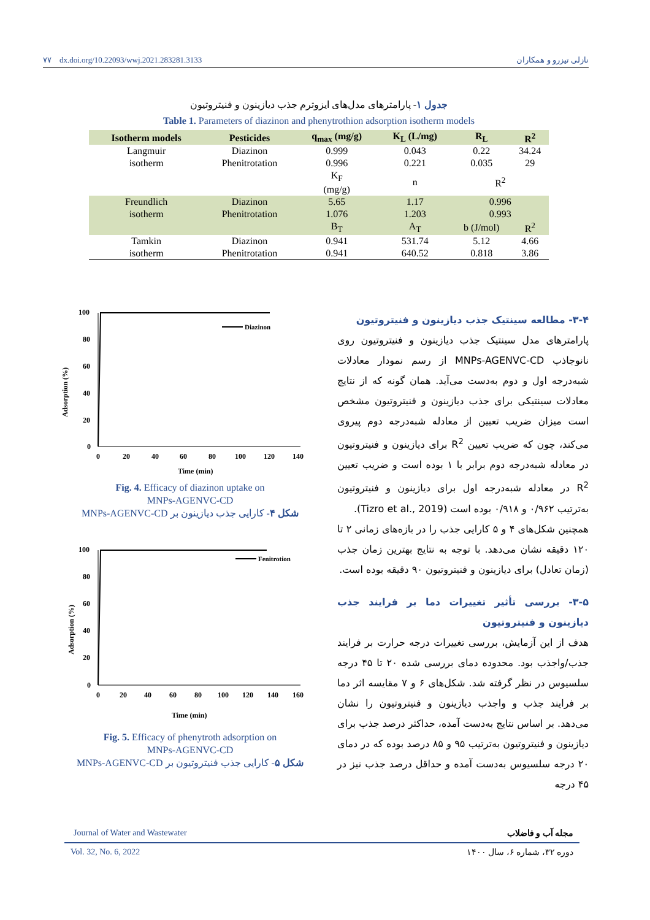۷۷ dx.doi.org/10.22093/wwj.2021.283281.3133 نازلی تیزرو و همکاران
جدول ۱- پارامترهای مدل‌های ایزوترم جذب دیازینون و فنیتروتیون
Table 1. Parameters of diazinon and phenytrothion adsorption isotherm models
| Isotherm models | Pesticides | q<sub>max</sub> (mg/g) | K<sub>L</sub> (L/mg) | R<sub>L</sub> | R<sup>2</sup> |
| --- | --- | --- | --- | --- | --- |
| Langmuir | Diazinon | 0.999 | 0.043 | 0.22 | 34.24 |
| isotherm | Phenitrotation | 0.996 | 0.221 | 0.035 | 29 |
| | | K<sub>F</sub> (mg/g) | n | R<sup>2</sup> | |
| Freundlich | Diazinon | 5.65 | 1.17 | 0.996 | |
| isotherm | Phenitrotation | 1.076 | 1.203 | 0.993 | |
| | | B<sub>T</sub> | A<sub>T</sub> | b (J/mol) | R<sup>2</sup> |
| Tamkin | Diazinon | 0.941 | 531.74 | 5.12 | 4.66 |
| isotherm | Phenitrotation | 0.941 | 640.52 | 0.818 | 3.86 |
Adsorption (%)
100
80
60
40
20
0
0
20
40
60
80
100
120
140
Time (min)
Diazinon
Fig. 4. Efficacy of diazinon uptake on
MNPs-AGENVC-CD
شکل ۴- کارایی جذب دیازینون بر MNPs-AGENVC-CD
Adsorption (%)
100
80
60
40
20
0
0
20
40
60
80
100
120
140
160
Time (min)
Fenitrotion
Fig. 5. Efficacy of phenytroth adsorption on
MNPs-AGENVC-CD
شکل ۵- کارایی جذب فنیتروتیون بر MNPs-AGENVC-CD
۳-۴- مطالعه سینتیک جذب دیازینون و فنیتروتیون
پارامترهای مدل سینتیک جذب دیازینون و فنیتروتیون روی نانوجاذب MNPs-AGENVC-CD از رسم نمودار معادلات شبه‌درجه اول و دوم به‌دست می‌آید. همان گونه که از نتایج معادلات سینتیکی برای جذب دیازینون و فنیتروتیون مشخص است میزان ضریب تعیین از معادله شبه‌درجه دوم پیروی می‌کند، چون که ضریب تعیین R<sup>2</sup> برای دیازینون و فنیتروتیون در معادله شبه‌درجه دوم برابر با ۱ بوده است و ضریب تعیین R<sup>2</sup> در معادله شبه‌درجه اول برای دیازینون و فنیتروتیون به‌ترتیب ۰/۹۶۲ و ۰/۹۱۸ بوده است (Tizro et al., 2019).
همچنین شکل‌های ۴ و ۵ کارایی جذب را در بازه‌های زمانی ۲ تا ۱۲۰ دقیقه نشان می‌دهد. با توجه به نتایج بهترین زمان جذب (زمان تعادل) برای دیازینون و فنیتروتیون ۹۰ دقیقه بوده است.
۳-۵- بررسی تأثیر تغییرات دما بر فرایند جذب دیازینون و فنیتروتیون
هدف از این آزمایش، بررسی تغییرات درجه حرارت بر فرایند جذب/واجذب بود. محدوده دمای بررسی شده ۲۰ تا ۴۵ درجه سلسیوس در نظر گرفته شد. شکل‌های ۶ و ۷ مقایسه اثر دما بر فرایند جذب و واجذب دیازینون و فنیتروتیون را نشان می‌دهد. بر اساس نتایج به‌دست آمده، حداکثر درصد جذب برای دیازینون و فنیتروتیون به‌ترتیب ۹۵ و ۸۵ درصد بوده که در دمای ۲۰ درجه سلسیوس به‌دست آمده و حداقل درصد جذب نیز در ۴۵ درجه
Journal of Water and Wastewater مجله آب و فاضلاب
Vol. 32, No. 6, 2022 دوره ۳۲، شماره ۶، سال ۱۴۰۰